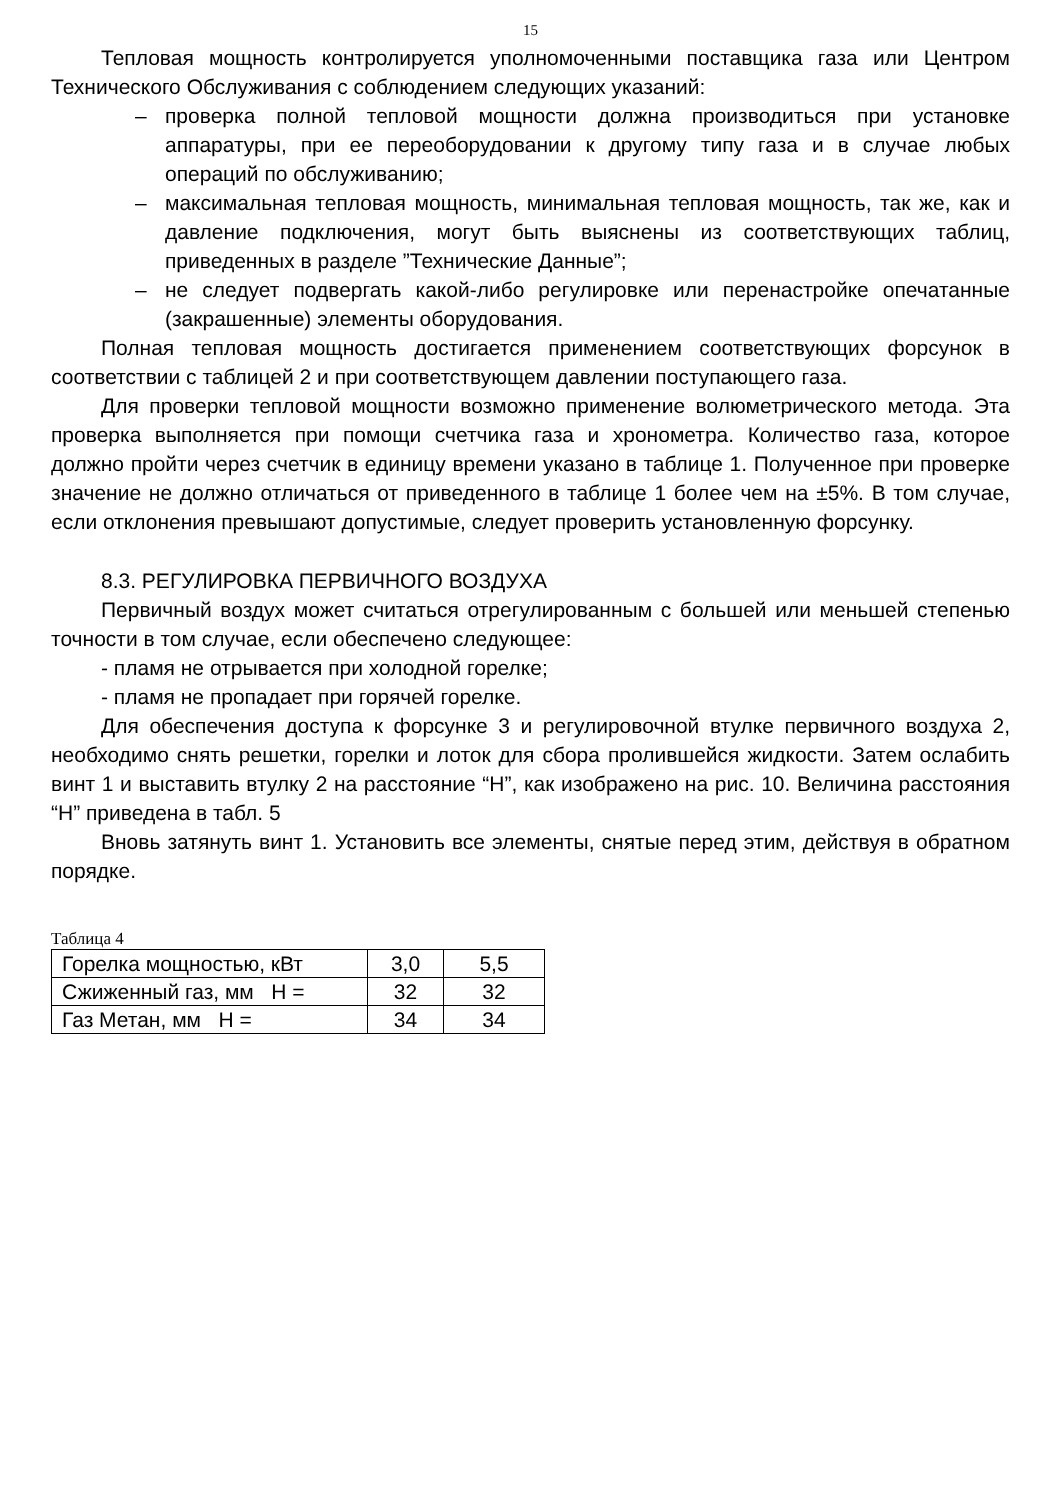15
Тепловая мощность контролируется уполномоченными поставщика газа или Центром Технического Обслуживания с соблюдением следующих указаний:
– проверка полной тепловой мощности должна производиться при установке аппаратуры, при ее переоборудовании к другому типу газа и в случае любых операций по обслуживанию;
– максимальная тепловая мощность, минимальная тепловая мощность, так же, как и давление подключения, могут быть выяснены из соответствующих таблиц, приведенных в разделе ”Технические Данные”;
– не следует подвергать какой-либо регулировке или перенастройке опечатанные (закрашенные) элементы оборудования.
Полная тепловая мощность достигается применением соответствующих форсунок в соответствии с таблицей 2 и при соответствующем давлении поступающего газа.
Для проверки тепловой мощности возможно применение волюметрического метода. Эта проверка выполняется при помощи счетчика газа и хронометра. Количество газа, которое должно пройти через счетчик в единицу времени указано в таблице 1. Полученное при проверке значение не должно отличаться от приведенного в таблице 1 более чем на ±5%. В том случае, если отклонения превышают допустимые, следует проверить установленную форсунку.
8.3. РЕГУЛИРОВКА ПЕРВИЧНОГО ВОЗДУХА
Первичный воздух может считаться отрегулированным с большей или меньшей степенью точности в том случае, если обеспечено следующее:
- пламя не отрывается при холодной горелке;
- пламя не пропадает при горячей горелке.
Для обеспечения доступа к форсунке 3 и регулировочной втулке первичного воздуха 2, необходимо снять решетки, горелки и лоток для сбора пролившейся жидкости. Затем ослабить винт 1 и выставить втулку 2 на расстояние “Н”, как изображено на рис. 10. Величина расстояния “Н” приведена в табл. 5
Вновь затянуть винт 1. Установить все элементы, снятые перед этим, действуя в обратном порядке.
Таблица 4
| Горелка мощностью, кВт | 3,0 | 5,5 |
| Сжиженный газ, мм Н = | 32 | 32 |
| Газ Метан, мм Н = | 34 | 34 |